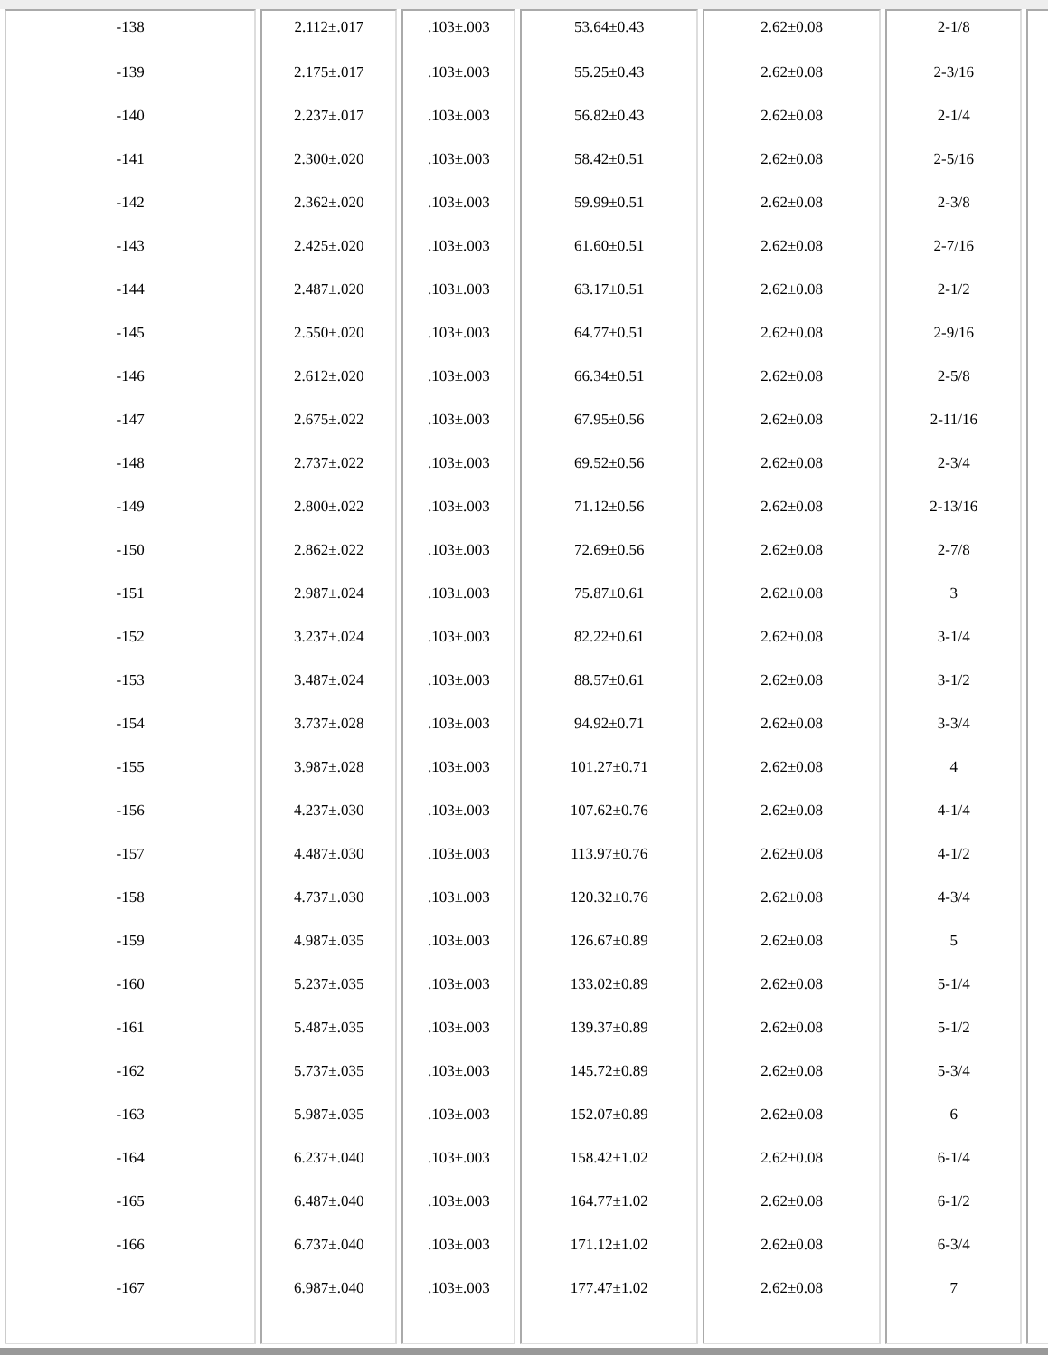| -138 | 2.112±.017 | .103±.003 | 53.64±0.43 | 2.62±0.08 | 2-1/8 | |
| -139 | 2.175±.017 | .103±.003 | 55.25±0.43 | 2.62±0.08 | 2-3/16 | |
| -140 | 2.237±.017 | .103±.003 | 56.82±0.43 | 2.62±0.08 | 2-1/4 | |
| -141 | 2.300±.020 | .103±.003 | 58.42±0.51 | 2.62±0.08 | 2-5/16 | |
| -142 | 2.362±.020 | .103±.003 | 59.99±0.51 | 2.62±0.08 | 2-3/8 | |
| -143 | 2.425±.020 | .103±.003 | 61.60±0.51 | 2.62±0.08 | 2-7/16 | |
| -144 | 2.487±.020 | .103±.003 | 63.17±0.51 | 2.62±0.08 | 2-1/2 | |
| -145 | 2.550±.020 | .103±.003 | 64.77±0.51 | 2.62±0.08 | 2-9/16 | |
| -146 | 2.612±.020 | .103±.003 | 66.34±0.51 | 2.62±0.08 | 2-5/8 | |
| -147 | 2.675±.022 | .103±.003 | 67.95±0.56 | 2.62±0.08 | 2-11/16 | |
| -148 | 2.737±.022 | .103±.003 | 69.52±0.56 | 2.62±0.08 | 2-3/4 | |
| -149 | 2.800±.022 | .103±.003 | 71.12±0.56 | 2.62±0.08 | 2-13/16 | |
| -150 | 2.862±.022 | .103±.003 | 72.69±0.56 | 2.62±0.08 | 2-7/8 | |
| -151 | 2.987±.024 | .103±.003 | 75.87±0.61 | 2.62±0.08 | 3 | |
| -152 | 3.237±.024 | .103±.003 | 82.22±0.61 | 2.62±0.08 | 3-1/4 | |
| -153 | 3.487±.024 | .103±.003 | 88.57±0.61 | 2.62±0.08 | 3-1/2 | |
| -154 | 3.737±.028 | .103±.003 | 94.92±0.71 | 2.62±0.08 | 3-3/4 | |
| -155 | 3.987±.028 | .103±.003 | 101.27±0.71 | 2.62±0.08 | 4 | |
| -156 | 4.237±.030 | .103±.003 | 107.62±0.76 | 2.62±0.08 | 4-1/4 | |
| -157 | 4.487±.030 | .103±.003 | 113.97±0.76 | 2.62±0.08 | 4-1/2 | |
| -158 | 4.737±.030 | .103±.003 | 120.32±0.76 | 2.62±0.08 | 4-3/4 | |
| -159 | 4.987±.035 | .103±.003 | 126.67±0.89 | 2.62±0.08 | 5 | |
| -160 | 5.237±.035 | .103±.003 | 133.02±0.89 | 2.62±0.08 | 5-1/4 | |
| -161 | 5.487±.035 | .103±.003 | 139.37±0.89 | 2.62±0.08 | 5-1/2 | |
| -162 | 5.737±.035 | .103±.003 | 145.72±0.89 | 2.62±0.08 | 5-3/4 | |
| -163 | 5.987±.035 | .103±.003 | 152.07±0.89 | 2.62±0.08 | 6 | |
| -164 | 6.237±.040 | .103±.003 | 158.42±1.02 | 2.62±0.08 | 6-1/4 | |
| -165 | 6.487±.040 | .103±.003 | 164.77±1.02 | 2.62±0.08 | 6-1/2 | |
| -166 | 6.737±.040 | .103±.003 | 171.12±1.02 | 2.62±0.08 | 6-3/4 | |
| -167 | 6.987±.040 | .103±.003 | 177.47±1.02 | 2.62±0.08 | 7 | |